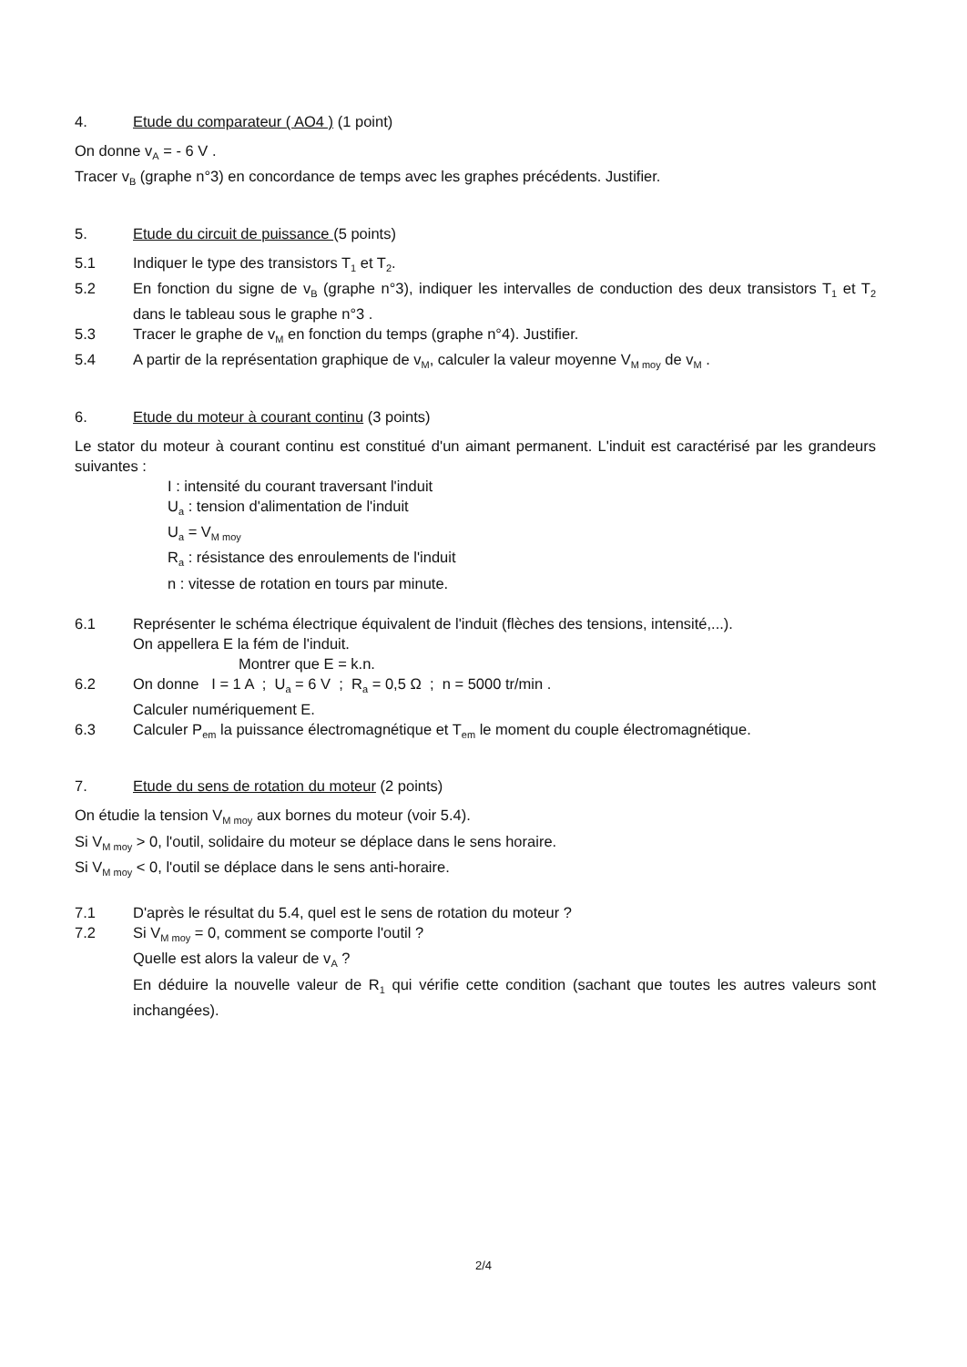4. Etude du comparateur ( AO4 ) (1 point)
On donne v<sub>A</sub> = - 6 V .
Tracer v<sub>B</sub> (graphe n°3) en concordance de temps avec les graphes précédents. Justifier.
5. Etude du circuit de puissance (5 points)
5.1 Indiquer le type des transistors T<sub>1</sub> et T<sub>2</sub>.
5.2 En fonction du signe de v<sub>B</sub> (graphe n°3), indiquer les intervalles de conduction des deux transistors T<sub>1</sub> et T<sub>2</sub> dans le tableau sous le graphe n°3 .
5.3 Tracer le graphe de v<sub>M</sub> en fonction du temps (graphe n°4). Justifier.
5.4 A partir de la représentation graphique de v<sub>M</sub>, calculer la valeur moyenne V<sub>M moy</sub> de v<sub>M</sub> .
6. Etude du moteur à courant continu (3 points)
Le stator du moteur à courant continu est constitué d'un aimant permanent. L'induit est caractérisé par les grandeurs suivantes :
I : intensité du courant traversant l'induit
U<sub>a</sub> : tension d'alimentation de l'induit
U<sub>a</sub> = V<sub>M moy</sub>
R<sub>a</sub> : résistance des enroulements de l'induit
n : vitesse de rotation en tours par minute.
6.1 Représenter le schéma électrique équivalent de l'induit (flèches des tensions, intensité,...).
On appellera E la fém de l'induit.
Montrer que E = k.n.
6.2 On donne I = 1 A ; U<sub>a</sub> = 6 V ; R<sub>a</sub> = 0,5 Ω ; n = 5000 tr/min .
Calculer numériquement E.
6.3 Calculer P<sub>em</sub> la puissance électromagnétique et T<sub>em</sub> le moment du couple électromagnétique.
7. Etude du sens de rotation du moteur (2 points)
On étudie la tension V<sub>M moy</sub> aux bornes du moteur (voir 5.4).
Si V<sub>M moy</sub> > 0, l'outil, solidaire du moteur se déplace dans le sens horaire.
Si V<sub>M moy</sub> < 0, l'outil se déplace dans le sens anti-horaire.
7.1 D'après le résultat du 5.4, quel est le sens de rotation du moteur ?
7.2 Si V<sub>M moy</sub> = 0, comment se comporte l'outil ?
Quelle est alors la valeur de v<sub>A</sub> ?
En déduire la nouvelle valeur de R<sub>1</sub> qui vérifie cette condition (sachant que toutes les autres valeurs sont inchangées).
2/4